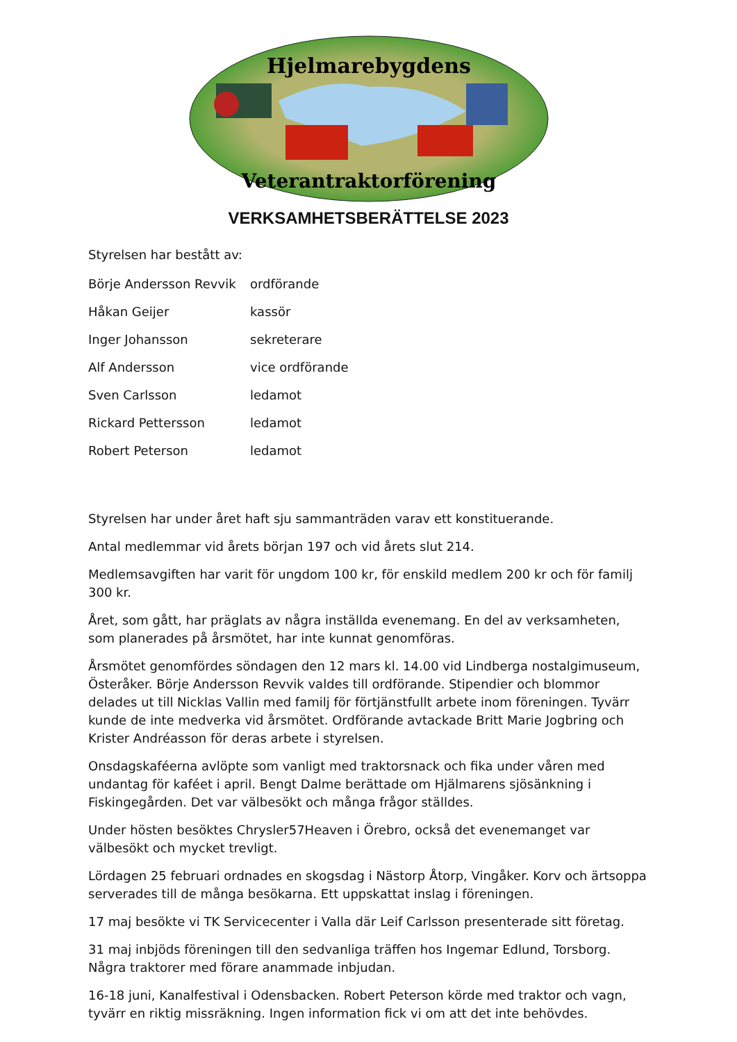Hjelmarebygdens
Veterantraktorförening
VERKSAMHETSBERÄTTELSE 2023
Styrelsen har bestått av:
Börje Andersson Revvik ordförande
Håkan Geijer kassör
Inger Johansson sekreterare
Alf Andersson vice ordförande
Sven Carlsson ledamot
Rickard Pettersson ledamot
Robert Peterson ledamot
Styrelsen har under året haft sju sammanträden varav ett konstituerande.
Antal medlemmar vid årets början 197 och vid årets slut 214.
Medlemsavgiften har varit för ungdom 100 kr, för enskild medlem 200 kr och för familj 300 kr.
Året, som gått, har präglats av några inställda evenemang. En del av verksamheten, som planerades på årsmötet, har inte kunnat genomföras.
Årsmötet genomfördes söndagen den 12 mars kl. 14.00 vid Lindberga nostalgimuseum, Österåker. Börje Andersson Revvik valdes till ordförande. Stipendier och blommor delades ut till Nicklas Vallin med familj för förtjänstfullt arbete inom föreningen. Tyvärr kunde de inte medverka vid årsmötet. Ordförande avtackade Britt Marie Jogbring och Krister Andréasson för deras arbete i styrelsen.
Onsdagskaféerna avlöpte som vanligt med traktorsnack och fika under våren med undantag för kaféet i april. Bengt Dalme berättade om Hjälmarens sjösänkning i Fiskingegården. Det var välbesökt och många frågor ställdes.
Under hösten besöktes Chrysler57Heaven i Örebro, också det evenemanget var välbesökt och mycket trevligt.
Lördagen 25 februari ordnades en skogsdag i Nästorp Åtorp, Vingåker. Korv och ärtsoppa serverades till de många besökarna. Ett uppskattat inslag i föreningen.
17 maj besökte vi TK Servicecenter i Valla där Leif Carlsson presenterade sitt företag.
31 maj inbjöds föreningen till den sedvanliga träffen hos Ingemar Edlund, Torsborg. Några traktorer med förare anammade inbjudan.
16-18 juni, Kanalfestival i Odensbacken. Robert Peterson körde med traktor och vagn, tyvärr en riktig missräkning. Ingen information fick vi om att det inte behövdes.